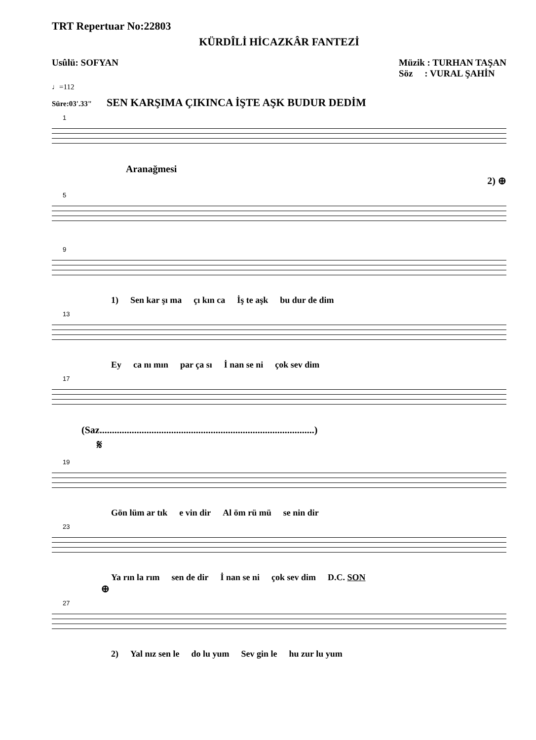TRT Repertuar No:22803
KÜRDÎLİ HİCAZKÂR FANTEZİ
Usûlü: SOFYAN
♩=112
Müzik : TURHAN TAŞAN
Söz : VURAL ŞAHİN
Süre:03'.33" SEN KARŞIMA ÇIKINCA İŞTE AŞK BUDUR DEDİM
1
Aranağmesi
2) ⊕
5
9
1) Sen kar şı ma çı kın ca İş te aşk bu dur de dim
13
Ey ca nı mın par ça sı İ nan se ni çok sev dim
17
(Saz.......................................................................................)
𝄋
19
Gön lüm ar tık e vin dir Al öm rü mü se nin dir
23
Ya rın la rım sen de dir İ nan se ni çok sev dim D.C. SON
⊕
27
2) Yal nız sen le do lu yum Sev gin le hu zur lu yum